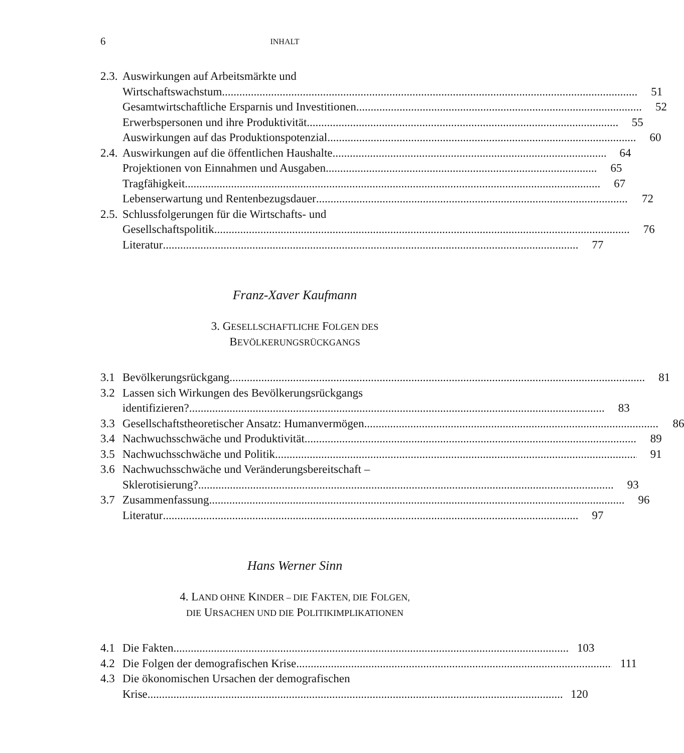6 INHALT
2.3. Auswirkungen auf Arbeitsmärkte und
Wirtschaftswachstum 51
Gesamtwirtschaftliche Ersparnis und Investitionen 52
Erwerbspersonen und ihre Produktivität 55
Auswirkungen auf das Produktionspotenzial 60
2.4. Auswirkungen auf die öffentlichen Haushalte 64
Projektionen von Einnahmen und Ausgaben 65
Tragfähigkeit 67
Lebenserwartung und Rentenbezugsdauer 72
2.5. Schlussfolgerungen für die Wirtschafts- und
Gesellschaftspolitik 76
Literatur 77
Franz-Xaver Kaufmann
3. GESELLSCHAFTLICHE FOLGEN DES
BEVÖLKERUNGSRÜCKGANGS
3.1 Bevölkerungsrückgang 81
3.2 Lassen sich Wirkungen des Bevölkerungsrückgangs
identifizieren? 83
3.3 Gesellschaftstheoretischer Ansatz: Humanvermögen 86
3.4 Nachwuchsschwäche und Produktivität 89
3.5 Nachwuchsschwäche und Politik 91
3.6 Nachwuchsschwäche und Veränderungsbereitschaft –
Sklerotisierung? 93
3.7 Zusammenfassung 96
Literatur 97
Hans Werner Sinn
4. LAND OHNE KINDER – DIE FAKTEN, DIE FOLGEN,
DIE URSACHEN UND DIE POLITIKIMPLIKATIONEN
4.1 Die Fakten 103
4.2 Die Folgen der demografischen Krise 111
4.3 Die ökonomischen Ursachen der demografischen
Krise 120